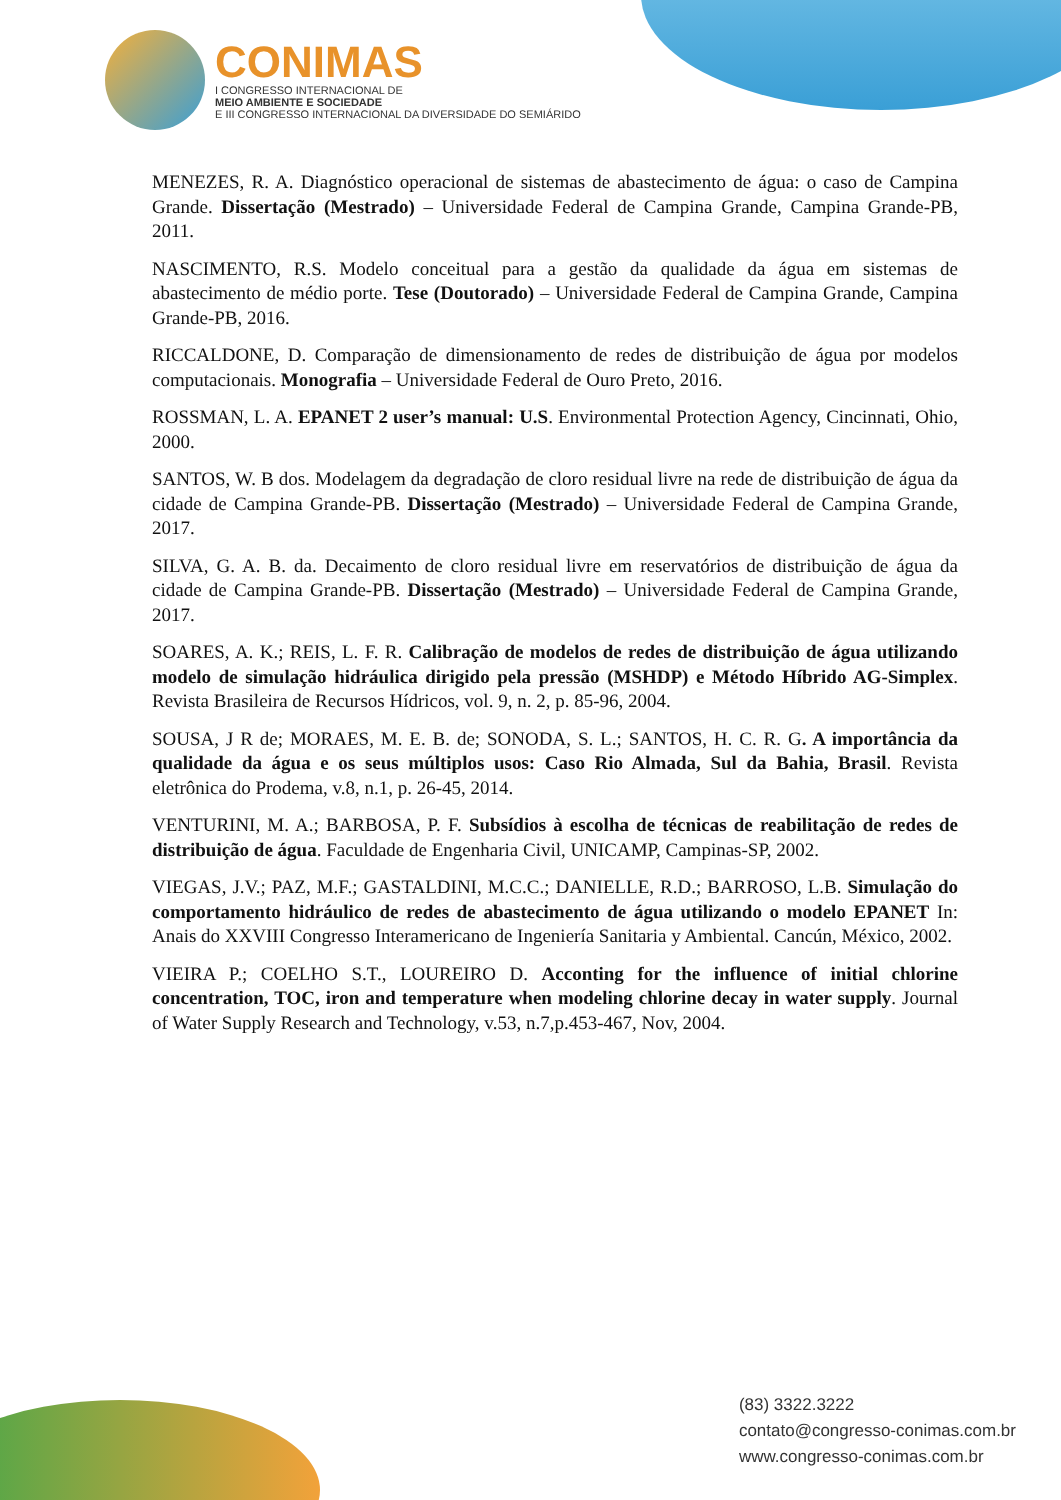CONIMAS
I CONGRESSO INTERNACIONAL DE
MEIO AMBIENTE E SOCIEDADE
E III CONGRESSO INTERNACIONAL DA DIVERSIDADE DO SEMIÁRIDO
MENEZES, R. A. Diagnóstico operacional de sistemas de abastecimento de água: o caso de Campina Grande. Dissertação (Mestrado) – Universidade Federal de Campina Grande, Campina Grande-PB, 2011.
NASCIMENTO, R.S. Modelo conceitual para a gestão da qualidade da água em sistemas de abastecimento de médio porte. Tese (Doutorado) – Universidade Federal de Campina Grande, Campina Grande-PB, 2016.
RICCALDONE, D. Comparação de dimensionamento de redes de distribuição de água por modelos computacionais. Monografia – Universidade Federal de Ouro Preto, 2016.
ROSSMAN, L. A. EPANET 2 user’s manual: U.S. Environmental Protection Agency, Cincinnati, Ohio, 2000.
SANTOS, W. B dos. Modelagem da degradação de cloro residual livre na rede de distribuição de água da cidade de Campina Grande-PB. Dissertação (Mestrado) – Universidade Federal de Campina Grande, 2017.
SILVA, G. A. B. da. Decaimento de cloro residual livre em reservatórios de distribuição de água da cidade de Campina Grande-PB. Dissertação (Mestrado) – Universidade Federal de Campina Grande, 2017.
SOARES, A. K.; REIS, L. F. R. Calibração de modelos de redes de distribuição de água utilizando modelo de simulação hidráulica dirigido pela pressão (MSHDP) e Método Híbrido AG-Simplex. Revista Brasileira de Recursos Hídricos, vol. 9, n. 2, p. 85-96, 2004.
SOUSA, J R de; MORAES, M. E. B. de; SONODA, S. L.; SANTOS, H. C. R. G. A importância da qualidade da água e os seus múltiplos usos: Caso Rio Almada, Sul da Bahia, Brasil. Revista eletrônica do Prodema, v.8, n.1, p. 26-45, 2014.
VENTURINI, M. A.; BARBOSA, P. F. Subsídios à escolha de técnicas de reabilitação de redes de distribuição de água. Faculdade de Engenharia Civil, UNICAMP, Campinas-SP, 2002.
VIEGAS, J.V.; PAZ, M.F.; GASTALDINI, M.C.C.; DANIELLE, R.D.; BARROSO, L.B. Simulação do comportamento hidráulico de redes de abastecimento de água utilizando o modelo EPANET In: Anais do XXVIII Congresso Interamericano de Ingeniería Sanitaria y Ambiental. Cancún, México, 2002.
VIEIRA P.; COELHO S.T., LOUREIRO D. Acconting for the influence of initial chlorine concentration, TOC, iron and temperature when modeling chlorine decay in water supply. Journal of Water Supply Research and Technology, v.53, n.7,p.453-467, Nov, 2004.
(83) 3322.3222
contato@congresso-conimas.com.br
www.congresso-conimas.com.br